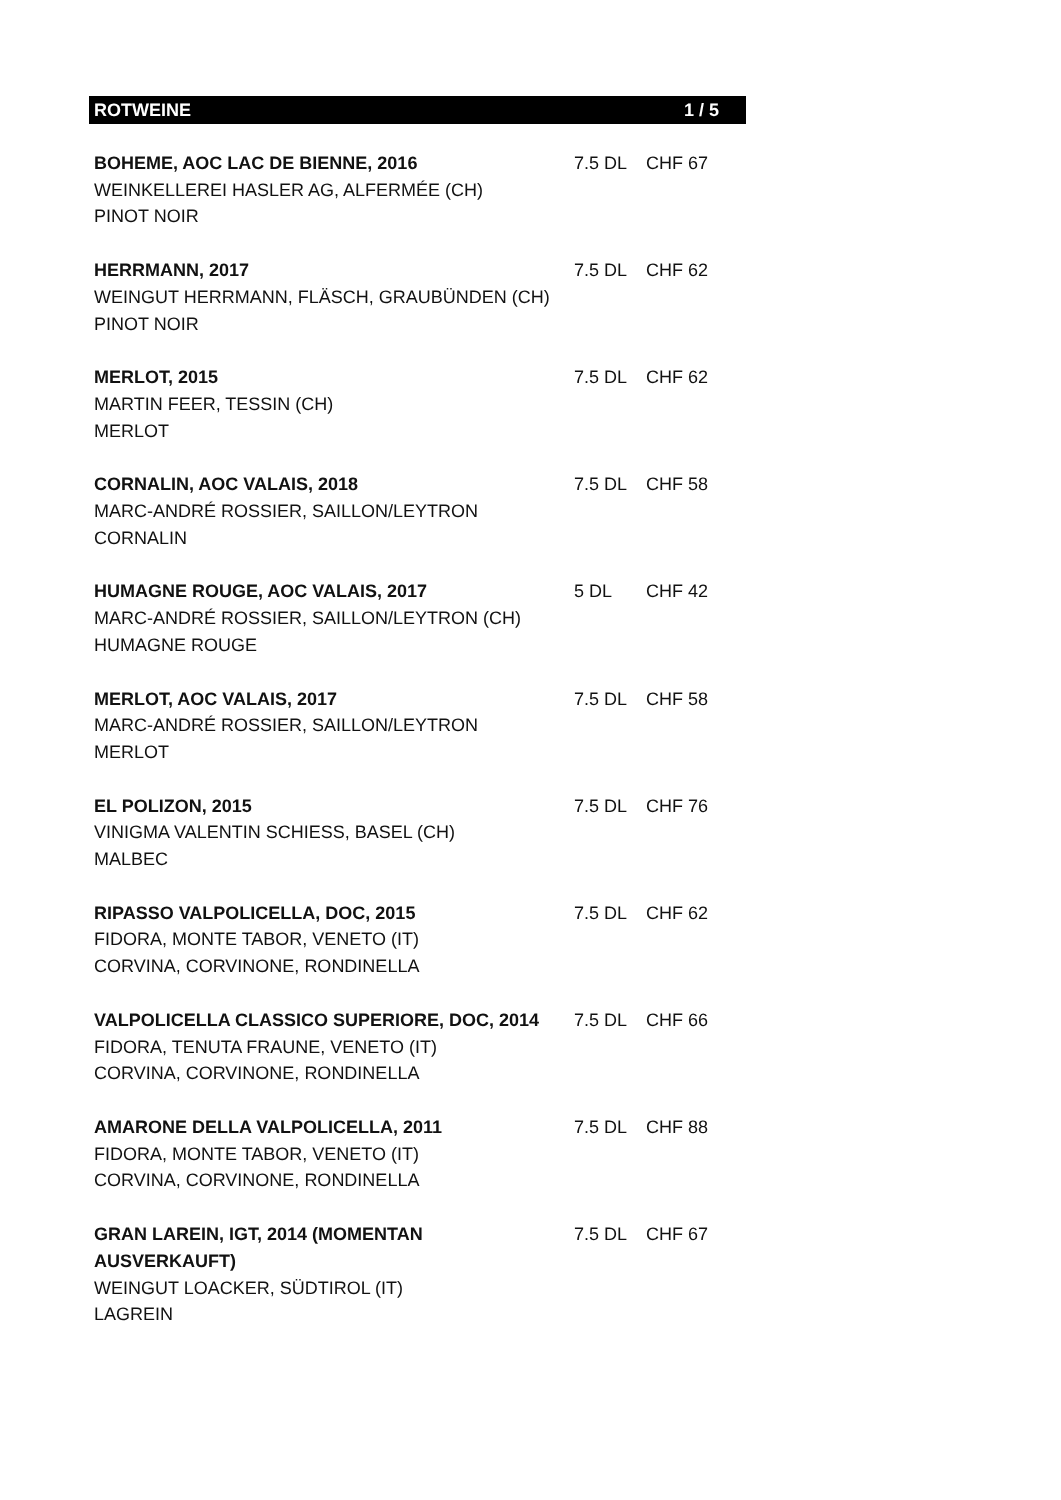ROTWEINE 1 / 5
| BOHEME, AOC LAC DE BIENNE, 2016 WEINKELLEREI HASLER AG, ALFERMÉE (CH) PINOT NOIR | 7.5 DL | CHF 67 |
| HERRMANN, 2017 WEINGUT HERRMANN, FLÄSCH, GRAUBÜNDEN (CH) PINOT NOIR | 7.5 DL | CHF 62 |
| MERLOT, 2015 MARTIN FEER, TESSIN (CH) MERLOT | 7.5 DL | CHF 62 |
| CORNALIN, AOC VALAIS, 2018 MARC-ANDRÉ ROSSIER, SAILLON/LEYTRON CORNALIN | 7.5 DL | CHF 58 |
| HUMAGNE ROUGE, AOC VALAIS, 2017 MARC-ANDRÉ ROSSIER, SAILLON/LEYTRON (CH) HUMAGNE ROUGE | 5 DL | CHF 42 |
| MERLOT, AOC VALAIS, 2017 MARC-ANDRÉ ROSSIER, SAILLON/LEYTRON MERLOT | 7.5 DL | CHF 58 |
| EL POLIZON, 2015 VINIGMA VALENTIN SCHIESS, BASEL (CH) MALBEC | 7.5 DL | CHF 76 |
| RIPASSO VALPOLICELLA, DOC, 2015 FIDORA, MONTE TABOR, VENETO (IT) CORVINA, CORVINONE, RONDINELLA | 7.5 DL | CHF 62 |
| VALPOLICELLA CLASSICO SUPERIORE, DOC, 2014 FIDORA, TENUTA FRAUNE, VENETO (IT) CORVINA, CORVINONE, RONDINELLA | 7.5 DL | CHF 66 |
| AMARONE DELLA VALPOLICELLA, 2011 FIDORA, MONTE TABOR, VENETO (IT) CORVINA, CORVINONE, RONDINELLA | 7.5 DL | CHF 88 |
| GRAN LAREIN, IGT, 2014 (MOMENTAN AUSVERKAUFT) WEINGUT LOACKER, SÜDTIROL (IT) LAGREIN | 7.5 DL | CHF 67 |